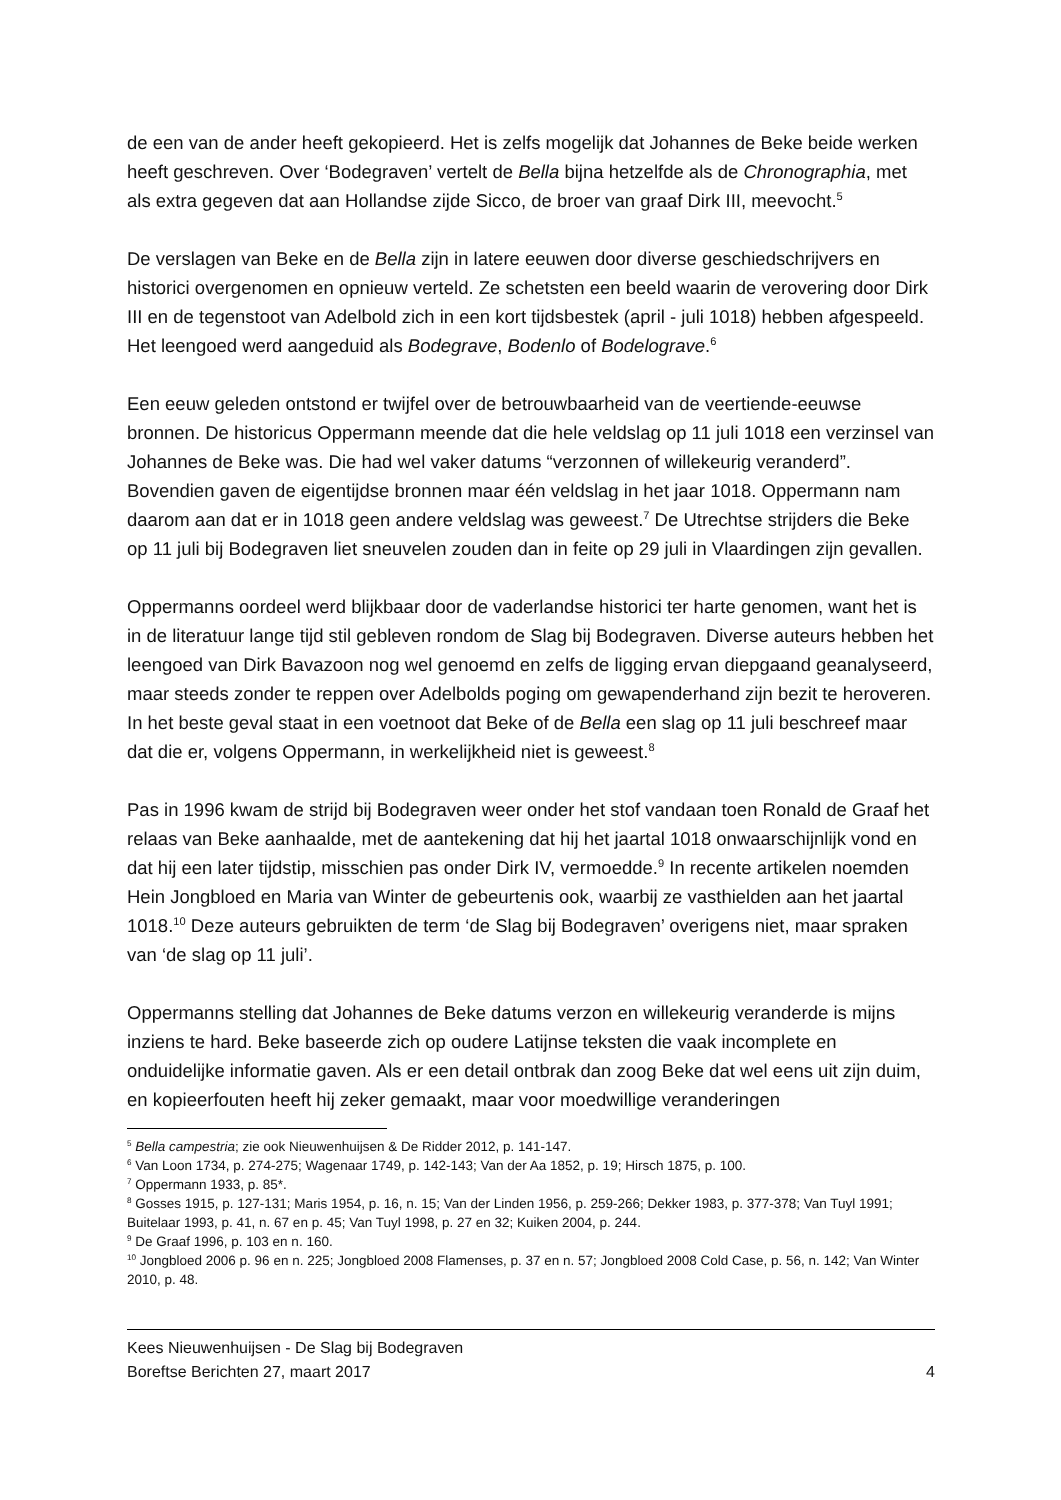de een van de ander heeft gekopieerd. Het is zelfs mogelijk dat Johannes de Beke beide werken heeft geschreven. Over ‘Bodegraven’ vertelt de Bella bijna hetzelfde als de Chronographia, met als extra gegeven dat aan Hollandse zijde Sicco, de broer van graaf Dirk III, meevocht.<sup>5</sup>
De verslagen van Beke en de Bella zijn in latere eeuwen door diverse geschiedschrijvers en historici overgenomen en opnieuw verteld. Ze schetsten een beeld waarin de verovering door Dirk III en de tegenstoot van Adelbold zich in een kort tijdsbestek (april - juli 1018) hebben afgespeeld. Het leengoed werd aangeduid als Bodegrave, Bodenlo of Bodelograve.<sup>6</sup>
Een eeuw geleden ontstond er twijfel over de betrouwbaarheid van de veertiende-eeuwse bronnen. De historicus Oppermann meende dat die hele veldslag op 11 juli 1018 een verzinsel van Johannes de Beke was. Die had wel vaker datums “verzonnen of willekeurig veranderd”. Bovendien gaven de eigentijdse bronnen maar één veldslag in het jaar 1018. Oppermann nam daarom aan dat er in 1018 geen andere veldslag was geweest.<sup>7</sup> De Utrechtse strijders die Beke op 11 juli bij Bodegraven liet sneuvelen zouden dan in feite op 29 juli in Vlaardingen zijn gevallen.
Oppermanns oordeel werd blijkbaar door de vaderlandse historici ter harte genomen, want het is in de literatuur lange tijd stil gebleven rondom de Slag bij Bodegraven. Diverse auteurs hebben het leengoed van Dirk Bavazoon nog wel genoemd en zelfs de ligging ervan diepgaand geanalyseerd, maar steeds zonder te reppen over Adelbolds poging om gewapenderhand zijn bezit te heroveren. In het beste geval staat in een voetnoot dat Beke of de Bella een slag op 11 juli beschreef maar dat die er, volgens Oppermann, in werkelijkheid niet is geweest.<sup>8</sup>
Pas in 1996 kwam de strijd bij Bodegraven weer onder het stof vandaan toen Ronald de Graaf het relaas van Beke aanhaalde, met de aantekening dat hij het jaartal 1018 onwaarschijnlijk vond en dat hij een later tijdstip, misschien pas onder Dirk IV, vermoedde.<sup>9</sup> In recente artikelen noemden Hein Jongbloed en Maria van Winter de gebeurtenis ook, waarbij ze vasthielden aan het jaartal 1018.<sup>10</sup> Deze auteurs gebruikten de term ‘de Slag bij Bodegraven’ overigens niet, maar spraken van ‘de slag op 11 juli’.
Oppermanns stelling dat Johannes de Beke datums verzon en willekeurig veranderde is mijns inziens te hard. Beke baseerde zich op oudere Latijnse teksten die vaak incomplete en onduidelijke informatie gaven. Als er een detail ontbrak dan zoog Beke dat wel eens uit zijn duim, en kopieerfouten heeft hij zeker gemaakt, maar voor moedwillige veranderingen
<sup>5</sup> Bella campestria; zie ook Nieuwenhuijsen & De Ridder 2012, p. 141-147.
<sup>6</sup> Van Loon 1734, p. 274-275; Wagenaar 1749, p. 142-143; Van der Aa 1852, p. 19; Hirsch 1875, p. 100.
<sup>7</sup> Oppermann 1933, p. 85*.
<sup>8</sup> Gosses 1915, p. 127-131; Maris 1954, p. 16, n. 15; Van der Linden 1956, p. 259-266; Dekker 1983, p. 377-378; Van Tuyl 1991; Buitelaar 1993, p. 41, n. 67 en p. 45; Van Tuyl 1998, p. 27 en 32; Kuiken 2004, p. 244.
<sup>9</sup> De Graaf 1996, p. 103 en n. 160.
<sup>10</sup> Jongbloed 2006 p. 96 en n. 225; Jongbloed 2008 Flamenses, p. 37 en n. 57; Jongbloed 2008 Cold Case, p. 56, n. 142; Van Winter 2010, p. 48.
Kees Nieuwenhuijsen - De Slag bij Bodegraven
Boreftse Berichten 27, maart 2017
4